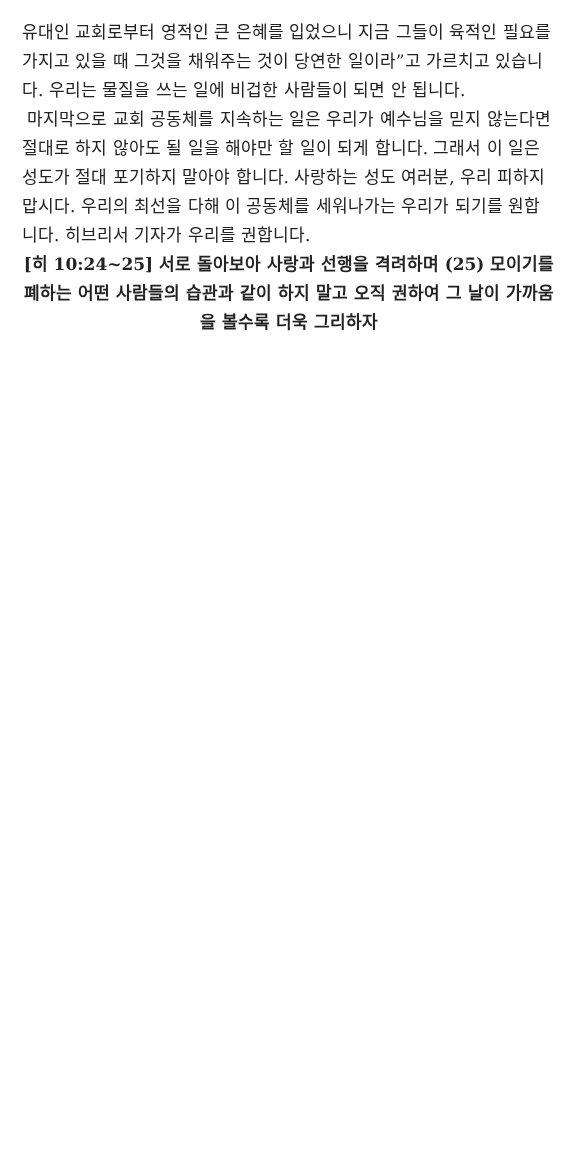유대인 교회로부터 영적인 큰 은혜를 입었으니 지금 그들이 육적인 필요를 가지고 있을 때 그것을 채워주는 것이 당연한 일이라”고 가르치고 있습니다. 우리는 물질을 쓰는 일에 비겁한 사람들이 되면 안 됩니다.
마지막으로 교회 공동체를 지속하는 일은 우리가 예수님을 믿지 않는다면 절대로 하지 않아도 될 일을 해야만 할 일이 되게 합니다. 그래서 이 일은 성도가 절대 포기하지 말아야 합니다. 사랑하는 성도 여러분, 우리 피하지 맙시다. 우리의 최선을 다해 이 공동체를 세워나가는 우리가 되기를 원합니다. 히브리서 기자가 우리를 권합니다.
[히 10:24~25] 서로 돌아보아 사랑과 선행을 격려하며 (25) 모이기를 폐하는 어떤 사람들의 습관과 같이 하지 말고 오직 권하여 그 날이 가까움을 볼수록 더욱 그리하자